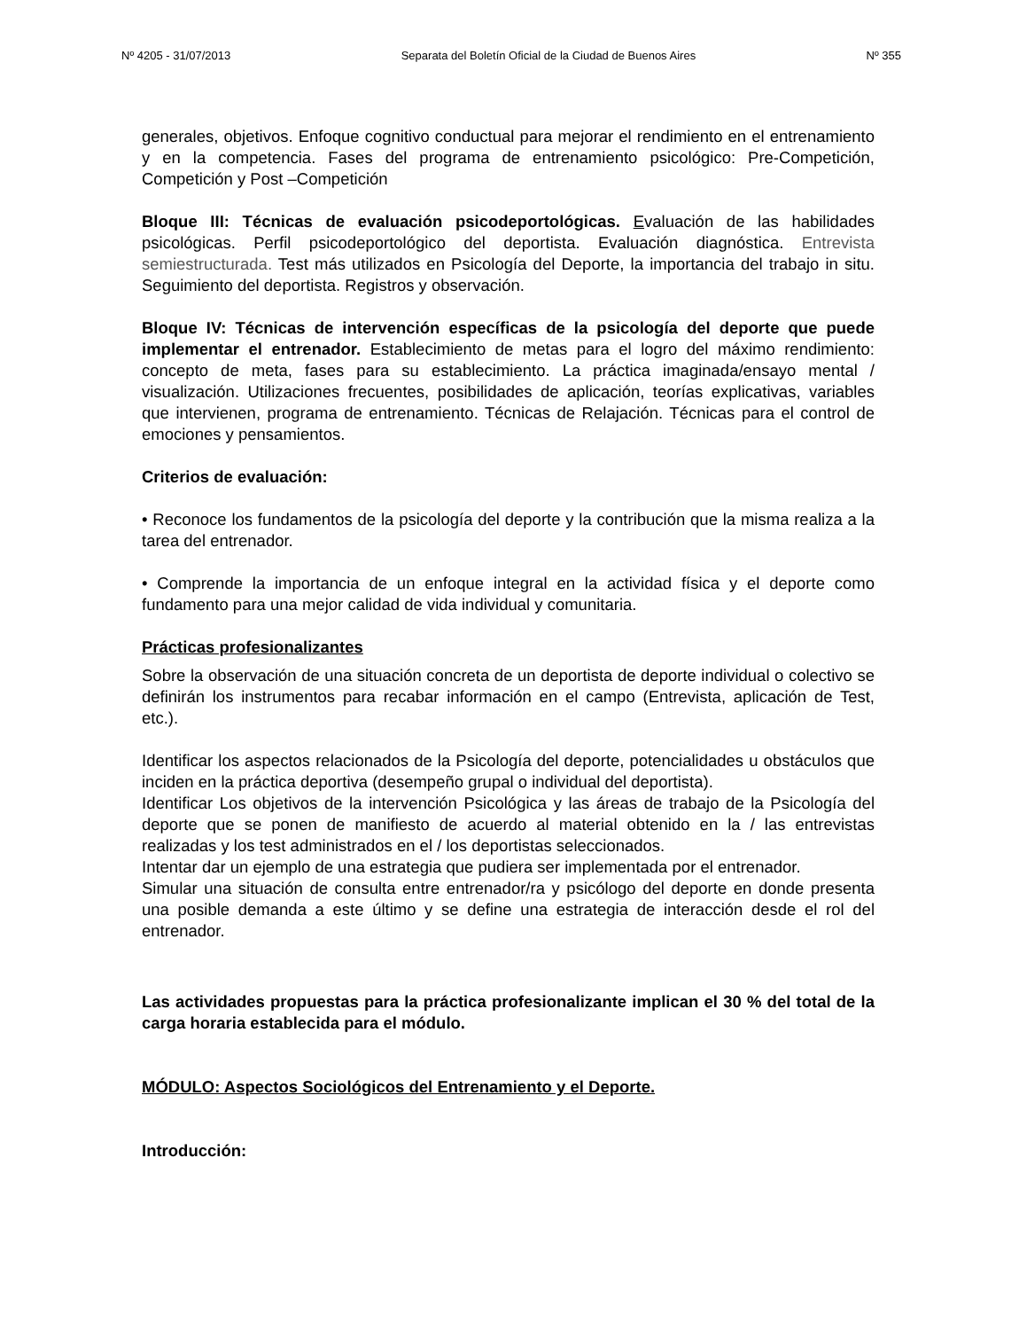Nº 4205 - 31/07/2013 Separata del Boletín Oficial de la Ciudad de Buenos Aires Nº 355
generales, objetivos. Enfoque cognitivo conductual para mejorar el rendimiento en el entrenamiento y en la competencia. Fases del programa de entrenamiento psicológico: Pre-Competición, Competición y Post –Competición
Bloque III: Técnicas de evaluación psicodeportológicas. Evaluación de las habilidades psicológicas. Perfil psicodeportológico del deportista. Evaluación diagnóstica. Entrevista semiestructurada. Test más utilizados en Psicología del Deporte, la importancia del trabajo in situ. Seguimiento del deportista. Registros y observación.
Bloque IV: Técnicas de intervención específicas de la psicología del deporte que puede implementar el entrenador. Establecimiento de metas para el logro del máximo rendimiento: concepto de meta, fases para su establecimiento. La práctica imaginada/ensayo mental / visualización. Utilizaciones frecuentes, posibilidades de aplicación, teorías explicativas, variables que intervienen, programa de entrenamiento. Técnicas de Relajación. Técnicas para el control de emociones y pensamientos.
Criterios de evaluación:
• Reconoce los fundamentos de la psicología del deporte y la contribución que la misma realiza a la tarea del entrenador.
• Comprende la importancia de un enfoque integral en la actividad física y el deporte como fundamento para una mejor calidad de vida individual y comunitaria.
Prácticas profesionalizantes
Sobre la observación de una situación concreta de un deportista de deporte individual o colectivo se definirán los instrumentos para recabar información en el campo (Entrevista, aplicación de Test, etc.).
Identificar los aspectos relacionados de la Psicología del deporte, potencialidades u obstáculos que inciden en la práctica deportiva (desempeño grupal o individual del deportista).
Identificar Los objetivos de la intervención Psicológica y las áreas de trabajo de la Psicología del deporte que se ponen de manifiesto de acuerdo al material obtenido en la / las entrevistas realizadas y los test administrados en el / los deportistas seleccionados.
Intentar dar un ejemplo de una estrategia que pudiera ser implementada por el entrenador.
Simular una situación de consulta entre entrenador/ra y psicólogo del deporte en donde presenta una posible demanda a este último y se define una estrategia de interacción desde el rol del entrenador.
Las actividades propuestas para la práctica profesionalizante implican el 30 % del total de la carga horaria establecida para el módulo.
MÓDULO: Aspectos Sociológicos del Entrenamiento y el Deporte.
Introducción: